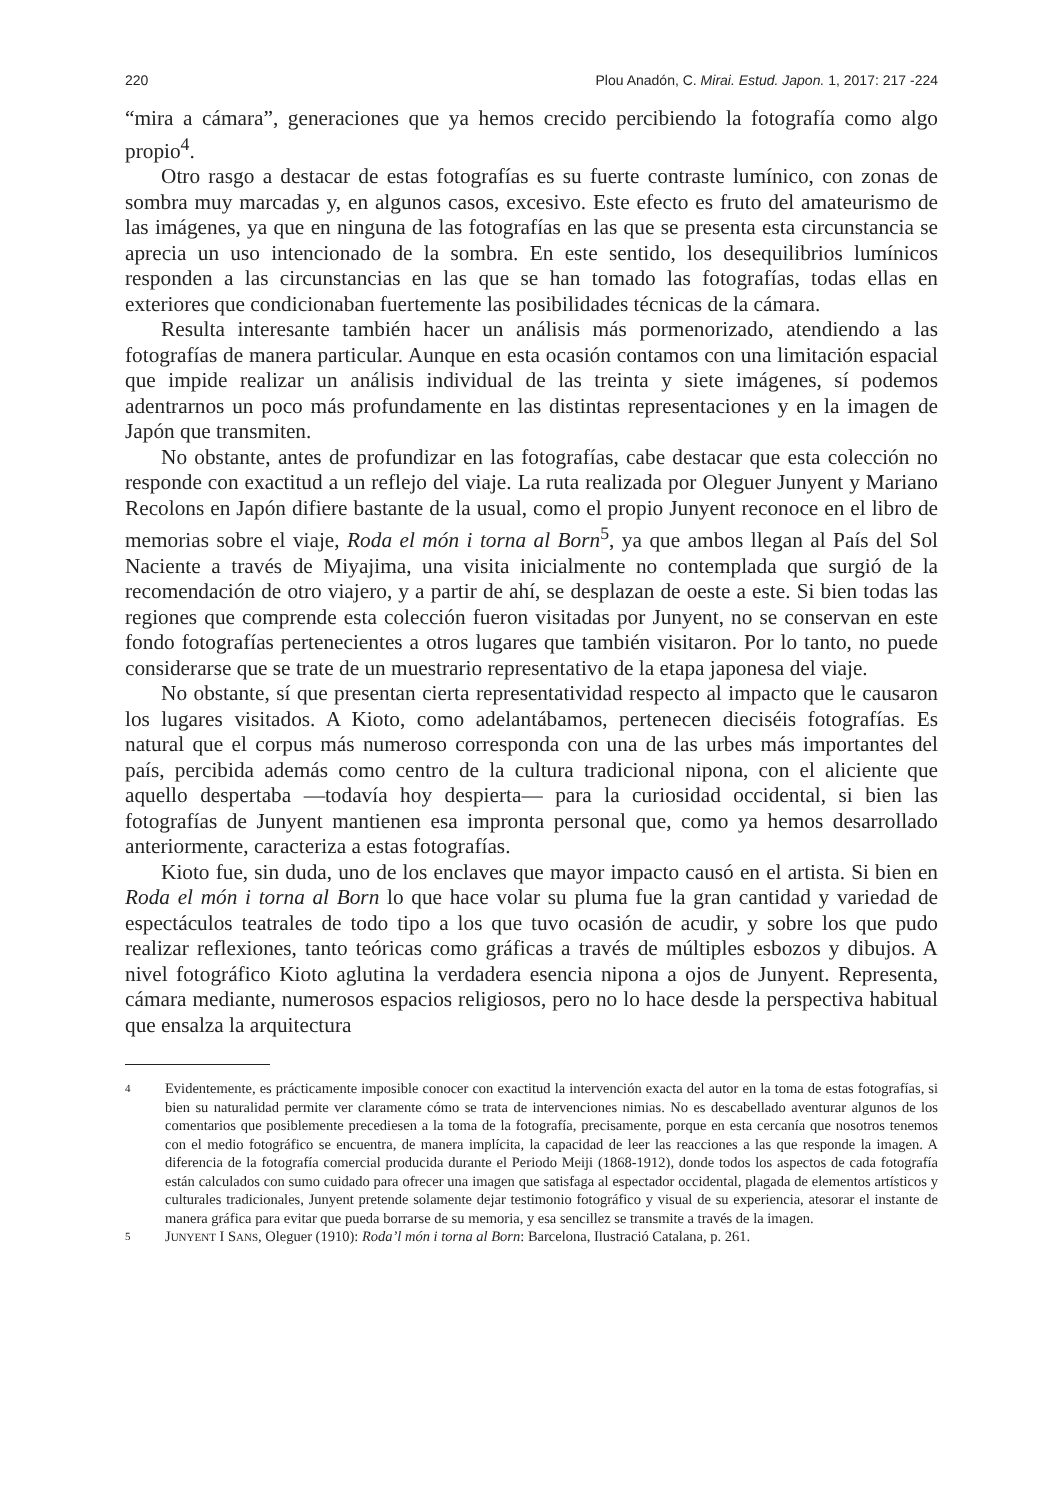220 Plou Anadón, C. Mirai. Estud. Japon. 1, 2017: 217 -224
“mira a cámara”, generaciones que ya hemos crecido percibiendo la fotografía como algo propio<sup>4</sup>.
Otro rasgo a destacar de estas fotografías es su fuerte contraste lumínico, con zonas de sombra muy marcadas y, en algunos casos, excesivo. Este efecto es fruto del amateurismo de las imágenes, ya que en ninguna de las fotografías en las que se presenta esta circunstancia se aprecia un uso intencionado de la sombra. En este sentido, los desequilibrios lumínicos responden a las circunstancias en las que se han tomado las fotografías, todas ellas en exteriores que condicionaban fuertemente las posibilidades técnicas de la cámara.
Resulta interesante también hacer un análisis más pormenorizado, atendiendo a las fotografías de manera particular. Aunque en esta ocasión contamos con una limitación espacial que impide realizar un análisis individual de las treinta y siete imágenes, sí podemos adentrarnos un poco más profundamente en las distintas representaciones y en la imagen de Japón que transmiten.
No obstante, antes de profundizar en las fotografías, cabe destacar que esta colección no responde con exactitud a un reflejo del viaje. La ruta realizada por Oleguer Junyent y Mariano Recolons en Japón difiere bastante de la usual, como el propio Junyent reconoce en el libro de memorias sobre el viaje, Roda el món i torna al Born<sup>5</sup>, ya que ambos llegan al País del Sol Naciente a través de Miyajima, una visita inicialmente no contemplada que surgió de la recomendación de otro viajero, y a partir de ahí, se desplazan de oeste a este. Si bien todas las regiones que comprende esta colección fueron visitadas por Junyent, no se conservan en este fondo fotografías pertenecientes a otros lugares que también visitaron. Por lo tanto, no puede considerarse que se trate de un muestrario representativo de la etapa japonesa del viaje.
No obstante, sí que presentan cierta representatividad respecto al impacto que le causaron los lugares visitados. A Kioto, como adelantábamos, pertenecen dieciséis fotografías. Es natural que el corpus más numeroso corresponda con una de las urbes más importantes del país, percibida además como centro de la cultura tradicional nipona, con el aliciente que aquello despertaba —todavía hoy despierta— para la curiosidad occidental, si bien las fotografías de Junyent mantienen esa impronta personal que, como ya hemos desarrollado anteriormente, caracteriza a estas fotografías.
Kioto fue, sin duda, uno de los enclaves que mayor impacto causó en el artista. Si bien en Roda el món i torna al Born lo que hace volar su pluma fue la gran cantidad y variedad de espectáculos teatrales de todo tipo a los que tuvo ocasión de acudir, y sobre los que pudo realizar reflexiones, tanto teóricas como gráficas a través de múltiples esbozos y dibujos. A nivel fotográfico Kioto aglutina la verdadera esencia nipona a ojos de Junyent. Representa, cámara mediante, numerosos espacios religiosos, pero no lo hace desde la perspectiva habitual que ensalza la arquitectura
4 Evidentemente, es prácticamente imposible conocer con exactitud la intervención exacta del autor en la toma de estas fotografías, si bien su naturalidad permite ver claramente cómo se trata de intervenciones nimias. No es descabellado aventurar algunos de los comentarios que posiblemente precediesen a la toma de la fotografía, precisamente, porque en esta cercanía que nosotros tenemos con el medio fotográfico se encuentra, de manera implícita, la capacidad de leer las reacciones a las que responde la imagen. A diferencia de la fotografía comercial producida durante el Periodo Meiji (1868-1912), donde todos los aspectos de cada fotografía están calculados con sumo cuidado para ofrecer una imagen que satisfaga al espectador occidental, plagada de elementos artísticos y culturales tradicionales, Junyent pretende solamente dejar testimonio fotográfico y visual de su experiencia, atesorar el instante de manera gráfica para evitar que pueda borrarse de su memoria, y esa sencillez se transmite a través de la imagen.
5 JUNYENT I SANS, Oleguer (1910): Roda’l món i torna al Born: Barcelona, Ilustració Catalana, p. 261.